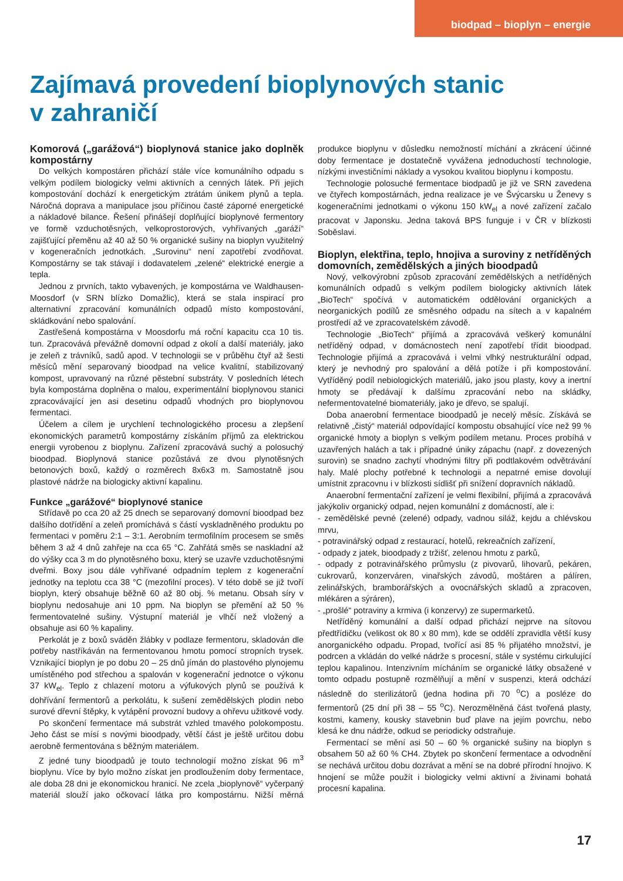biodpad – bioplyn – energie
Zajímavá provedení bioplynových stanic
v zahraničí
Komorová („garážová“) bioplynová stanice jako doplněk kompostárny
Do velkých kompostáren přichází stále více komunálního odpadu s velkým podílem biologicky velmi aktivních a cenných látek. Při jejich kompostování dochází k energetickým ztrátám únikem plynů a tepla. Náročná doprava a manipulace jsou příčinou časté záporné energetické a nákladové bilance. Řešení přinášejí doplňující bioplynové fermentory ve formě vzduchotěsných, velkoprostorových, vyhřívaných „garáží“ zajišťující přeměnu až 40 až 50 % organické sušiny na bioplyn využitelný v kogeneračních jednotkách. „Surovinu“ není zapotřebí zvodňovat. Kompostárny se tak stávají i dodavatelem „zelené“ elektrické energie a tepla.
Jednou z prvních, takto vybavených, je kompostárna ve Waldhausen-Moosdorf (v SRN blízko Domažlic), která se stala inspirací pro alternativní zpracování komunálních odpadů místo kompostování, skládkování nebo spalování.
Zastřešená kompostárna v Moosdorfu má roční kapacitu cca 10 tis. tun. Zpracovává převážně domovní odpad z okolí a další materiály, jako je zeleň z trávníků, sadů apod. V technologii se v průběhu čtyř až šesti měsíců mění separovaný bioodpad na velice kvalitní, stabilizovaný kompost, upravovaný na různé pěstební substráty. V posledních létech byla kompostárna doplněna o malou, experimentální bioplynovou stanici zpracovávající jen asi desetinu odpadů vhodných pro bioplynovou fermentaci.
Účelem a cílem je urychlení technologického procesu a zlepšení ekonomických parametrů kompostárny získáním příjmů za elektrickou energii vyrobenou z bioplynu. Zařízení zpracovává suchý a polosuchý bioodpad. Bioplynová stanice pozůstává ze dvou plynotěsných betonových boxů, každý o rozměrech 8x6x3 m. Samostatně jsou plastové nádrže na biologicky aktivní kapalinu.
Funkce „garážové“ bioplynové stanice
Střídavě po cca 20 až 25 dnech se separovaný domovní bioodpad bez dalšího dotřídění a zeleň promíchává s částí vyskladněného produktu po fermentaci v poměru 2:1 – 3:1. Aerobním termofilním procesem se směs během 3 až 4 dnů zahřeje na cca 65 °C. Zahřátá směs se naskladní až do výšky cca 3 m do plynotěsného boxu, který se uzavře vzduchotěsnými dveřmi. Boxy jsou dále vyhřívané odpadním teplem z kogenerační jednotky na teplotu cca 38 °C (mezofilní proces). V této době se již tvoří bioplyn, který obsahuje běžně 60 až 80 obj. % metanu. Obsah síry v bioplynu nedosahuje ani 10 ppm. Na bioplyn se přemění až 50 % fermentovatelné sušiny. Výstupní materiál je vlhčí než vložený a obsahuje asi 60 % kapaliny.
Perkolát je z boxů sváděn žlábky v podlaze fermentoru, skladován dle potřeby nastříkáván na fermentovanou hmotu pomocí stropních trysek. Vznikající bioplyn je po dobu 20 – 25 dnů jímán do plastového plynojemu umístěného pod střechou a spalován v kogenerační jednotce o výkonu 37 kW<sub>el</sub>. Teplo z chlazení motoru a výfukových plynů se používá k dohřívání fermentorů a perkolátu, k sušení zemědělských plodin nebo surové dřevní štěpky, k vytápění provozní budovy a ohřevu užitkové vody.
Po skončení fermentace má substrát vzhled tmavého polokompostu. Jeho část se mísí s novými bioodpady, větší část je ještě určitou dobu aerobně fermentována s běžným materiálem.
Z jedné tuny bioodpadů je touto technologií možno získat 96 m<sup>3</sup> bioplynu. Více by bylo možno získat jen prodloužením doby fermentace, ale doba 28 dni je ekonomickou hranicí. Ne zcela „bioplynově“ vyčerpaný materiál slouží jako očkovací látka pro kompostárnu. Nižší měrná produkce bioplynu v důsledku nemožností míchání a zkrácení účinné doby fermentace je dostatečně vyvážena jednoduchostí technologie, nízkými investičními náklady a vysokou kvalitou bioplynu i kompostu.
Technologie polosuché fermentace biodpadů je již ve SRN zavedena ve čtyřech kompostárnách, jedna realizace je ve Švýcarsku u Ženevy s kogeneračními jednotkami o výkonu 150 kW<sub>el</sub> a nové zařízení začalo pracovat v Japonsku. Jedna taková BPS funguje i v ČR v blízkosti Soběslavi.
Bioplyn, elektřina, teplo, hnojiva a suroviny z netříděných domovních, zemědělských a jiných bioodpadů
Nový, velkovýrobní způsob zpracování zemědělských a netříděných komunálních odpadů s velkým podílem biologicky aktivních látek „BioTech“ spočívá v automatickém oddělování organických a neorganických podílů ze směsného odpadu na sítech a v kapalném prostředí až ve zpracovatelském závodě.
Technologie „BioTech“ přijímá a zpracovává veškerý komunální netříděný odpad, v domácnostech není zapotřebí třídit bioodpad. Technologie přijímá a zpracovává i velmi vlhký nestrukturální odpad, který je nevhodný pro spalování a dělá potíže i při kompostování. Vytříděný podíl nebiologických materiálů, jako jsou plasty, kovy a inertní hmoty se předávají k dalšímu zpracování nebo na skládky, nefermentovatelné biomateriály, jako je dřevo, se spalují.
Doba anaerobní fermentace bioodpadů je necelý měsíc. Získává se relativně „čistý“ materiál odpovídající kompostu obsahující více než 99 % organické hmoty a bioplyn s velkým podílem metanu. Proces probíhá v uzavřených halách a tak i případné úniky zápachu (např. z dovezených surovin) se snadno zachytí vhodnými filtry při podtlakovém odvětrávání haly. Malé plochy potřebné k technologii a nepatrné emise dovolují umístnit zpracovnu i v blízkosti sídlišť při snížení dopravních nákladů.
Anaerobní fermentační zařízení je velmi flexibilní, přijímá a zpracovává jakýkoliv organický odpad, nejen komunální z domácností, ale i:
- zemědělské pevné (zelené) odpady, vadnou siláž, kejdu a chlévskou mrvu,
- potravinářský odpad z restaurací, hotelů, rekreačních zařízení,
- odpady z jatek, bioodpady z tržišť, zelenou hmotu z parků,
- odpady z potravinářského průmyslu (z pivovarů, lihovarů, pekáren, cukrovarů, konzerváren, vinařských závodů, moštáren a pálíren, zelinářských, bramborářských a ovocnářských skladů a zpracoven, mlékáren a sýráren),
- „prošlé“ potraviny a krmiva (i konzervy) ze supermarketů.
Netříděný komunální a další odpad přichází nejprve na sítovou předtřídičku (velikost ok 80 x 80 mm), kde se oddělí zpravidla větší kusy anorganického odpadu. Propad, tvořící asi 85 % přijatého množství, je podrcen a vkládán do velké nádrže s procesní, stále v systému cirkulující teplou kapalinou. Intenzivním mícháním se organické látky obsažené v tomto odpadu postupně rozmělňují a mění v suspenzi, která odchází následně do sterilizátorů (jedna hodina při 70 <sup>o</sup>C) a posléze do fermentorů (25 dní při 38 – 55 <sup>o</sup>C). Nerozmělněná část tvořená plasty, kostmi, kameny, kousky stavebnin buď plave na jejím povrchu, nebo klesá ke dnu nádrže, odkud se periodicky odstraňuje.
Fermentací se mění asi 50 – 60 % organické sušiny na bioplyn s obsahem 50 až 60 % CH4. Zbytek po skončení fermentace a odvodnění se nechává určitou dobu dozrávat a mění se na dobré přírodní hnojivo. K hnojení se může použít i biologicky velmi aktivní a živinami bohatá procesní kapalina.
17